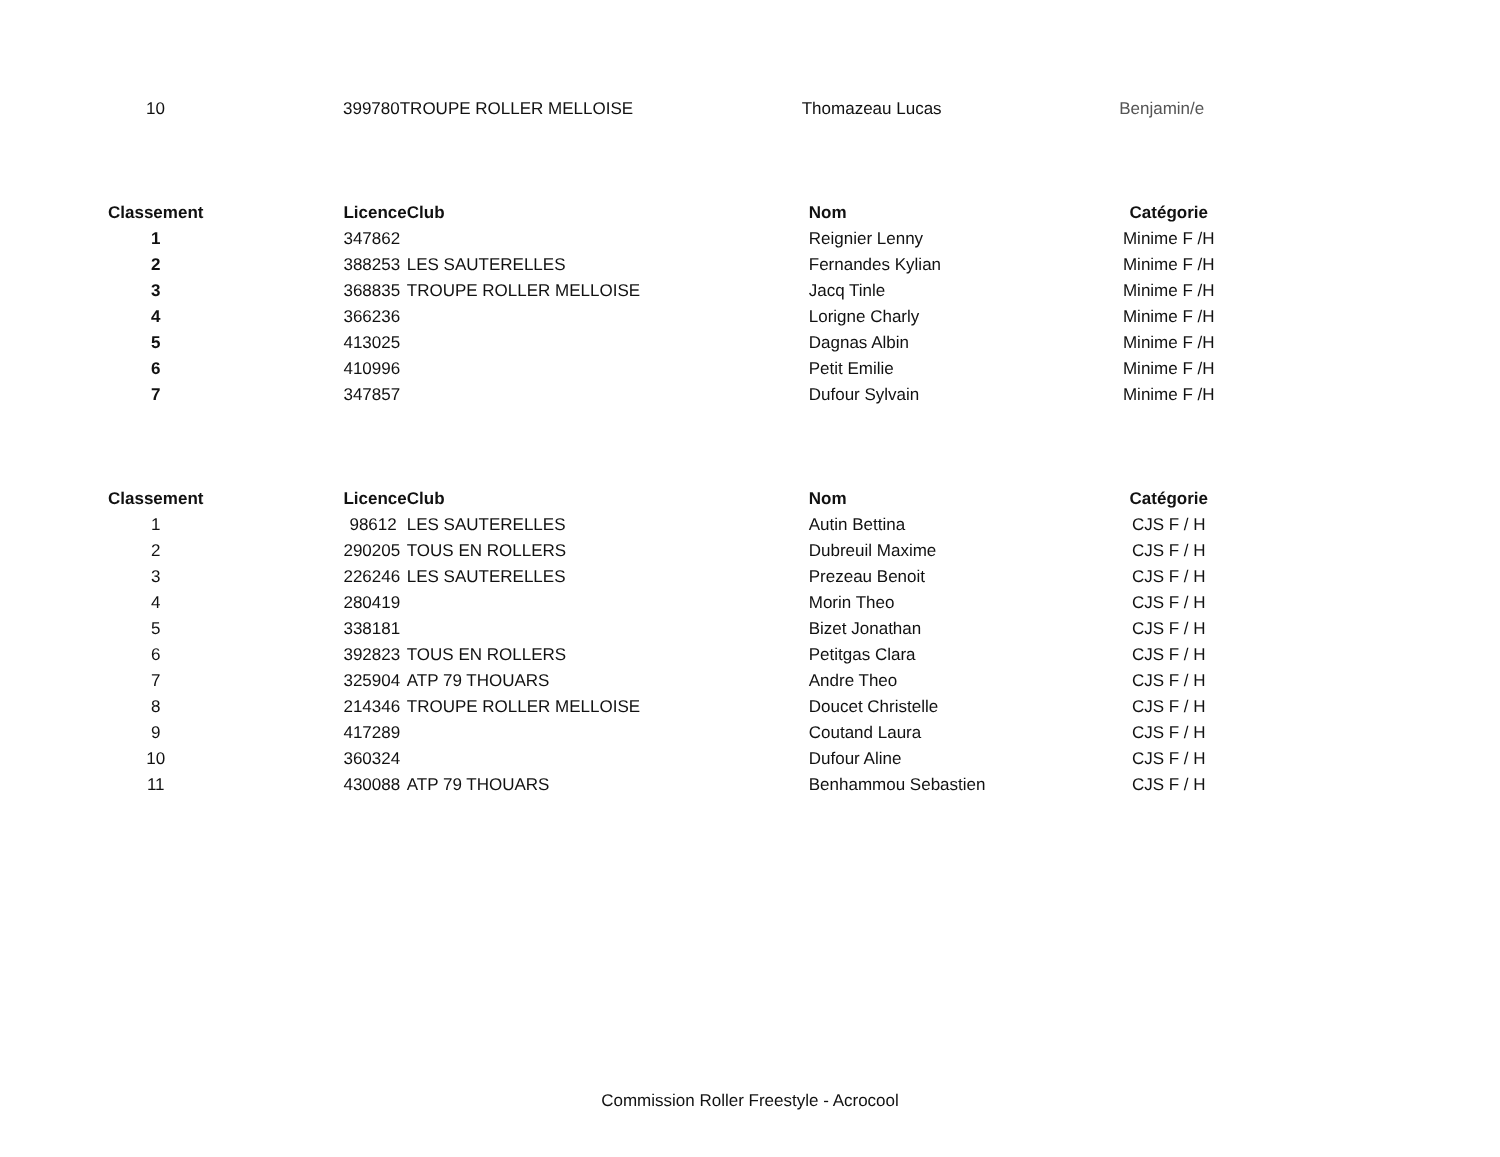| 10 | 399780 | TROUPE ROLLER MELLOISE | Thomazeau Lucas | Benjamin/e |
| Classement | Licence | Club | Nom | Catégorie |
| --- | --- | --- | --- | --- |
| 1 | 347862 | | Reignier Lenny | Minime F /H |
| 2 | 388253 | LES SAUTERELLES | Fernandes Kylian | Minime F /H |
| 3 | 368835 | TROUPE ROLLER MELLOISE | Jacq Tinle | Minime F /H |
| 4 | 366236 | | Lorigne Charly | Minime F /H |
| 5 | 413025 | | Dagnas Albin | Minime F /H |
| 6 | 410996 | | Petit Emilie | Minime F /H |
| 7 | 347857 | | Dufour Sylvain | Minime F /H |
| Classement | Licence | Club | Nom | Catégorie |
| --- | --- | --- | --- | --- |
| 1 | 98612 | LES SAUTERELLES | Autin Bettina | CJS F / H |
| 2 | 290205 | TOUS EN ROLLERS | Dubreuil Maxime | CJS F / H |
| 3 | 226246 | LES SAUTERELLES | Prezeau Benoit | CJS F / H |
| 4 | 280419 | | Morin Theo | CJS F / H |
| 5 | 338181 | | Bizet Jonathan | CJS F / H |
| 6 | 392823 | TOUS EN ROLLERS | Petitgas Clara | CJS F / H |
| 7 | 325904 | ATP 79 THOUARS | Andre Theo | CJS F / H |
| 8 | 214346 | TROUPE ROLLER MELLOISE | Doucet Christelle | CJS F / H |
| 9 | 417289 | | Coutand Laura | CJS F / H |
| 10 | 360324 | | Dufour Aline | CJS F / H |
| 11 | 430088 | ATP 79 THOUARS | Benhammou Sebastien | CJS F / H |
Commission Roller Freestyle - Acrocool